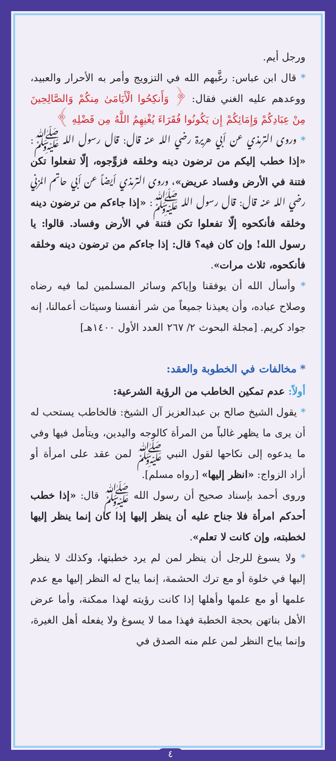ورجل أيم.
* قال ابن عباس: رغَّبهم الله في التزويج وأمر به الأحرار والعبيد، ووعدهم عليه الغني فقال: ﴿ وَأَنكِحُوا الْأَيَامَىٰ مِنكُمْ وَالصَّالِحِينَ مِنْ عِبَادِكُمْ وَإِمَائِكُمْ إِن يَكُونُوا فُقَرَاءَ يُغْنِهِمُ اللَّهُ مِن فَضْلِهِ ﴾
* وروى الترمذي عن أبي هريرة رضي الله عنه قال: قال رسول الله ﷺ: «إذا خطب إليكم من ترضون دينه وخلقه فزوِّجوه، إلّا تفعلوا تكن فتنة في الأرض وفساد عريض»، وروى الترمذي أيضاً عن أبي حاتم المزني رضي الله عنه قال: قال رسول الله ﷺ: «إذا جاءكم من ترضون دينه وخلقه فأنكحوه إلّا تفعلوا تكن فتنة في الأرض وفساد. قالوا: يا رسول الله! وإن كان فيه؟ قال: إذا جاءكم من ترضون دينه وخلقه فأنكحوه، ثلاث مرات».
* وأسأل الله أن يوفقنا وإياكم وسائر المسلمين لما فيه رضاه وصلاح عباده، وأن يعيذنا جميعاً من شر أنفسنا وسيئات أعمالنا، إنه جواد كريم. [مجلة البحوث ٢/ ٢٦٧ العدد الأول ١٤٠٠هـ]
* مخالفات في الخطوبة والعقد:
أولاً: عدم تمكين الخاطب من الرؤية الشرعية:
* يقول الشيخ صالح بن عبدالعزيز آل الشيخ: فالخاطب يستحب له أن يرى ما يظهر غالباً من المرأة كالوجه واليدين، ويتأمل فيها وفي ما يدعوه إلى نكاحها لقول النبي ﷺ لمن عقد على امرأة أو أراد الزواج: «انظر إليها» [رواه مسلم].
وروى أحمد بإسناد صحيح أن رسول الله ﷺ قال: «إذا خطب أحدكم امرأة فلا جناح عليه أن ينظر إليها إذا كان إنما ينظر إليها لخطبته، وإن كانت لا تعلم».
* ولا يسوغ للرجل أن ينظر لمن لم يرد خطبتها، وكذلك لا ينظر إليها في خلوة أو مع ترك الحشمة، إنما يباح له النظر إليها مع عدم علمها أو مع علمها وأهلها إذا كانت رؤيته لهذا ممكنة، وأما عرض الأهل بناتهن بحجة الخطبة فهذا مما لا يسوغ ولا يفعله أهل الغيرة، وإنما يباح النظر لمن علم منه الصدق في
٤